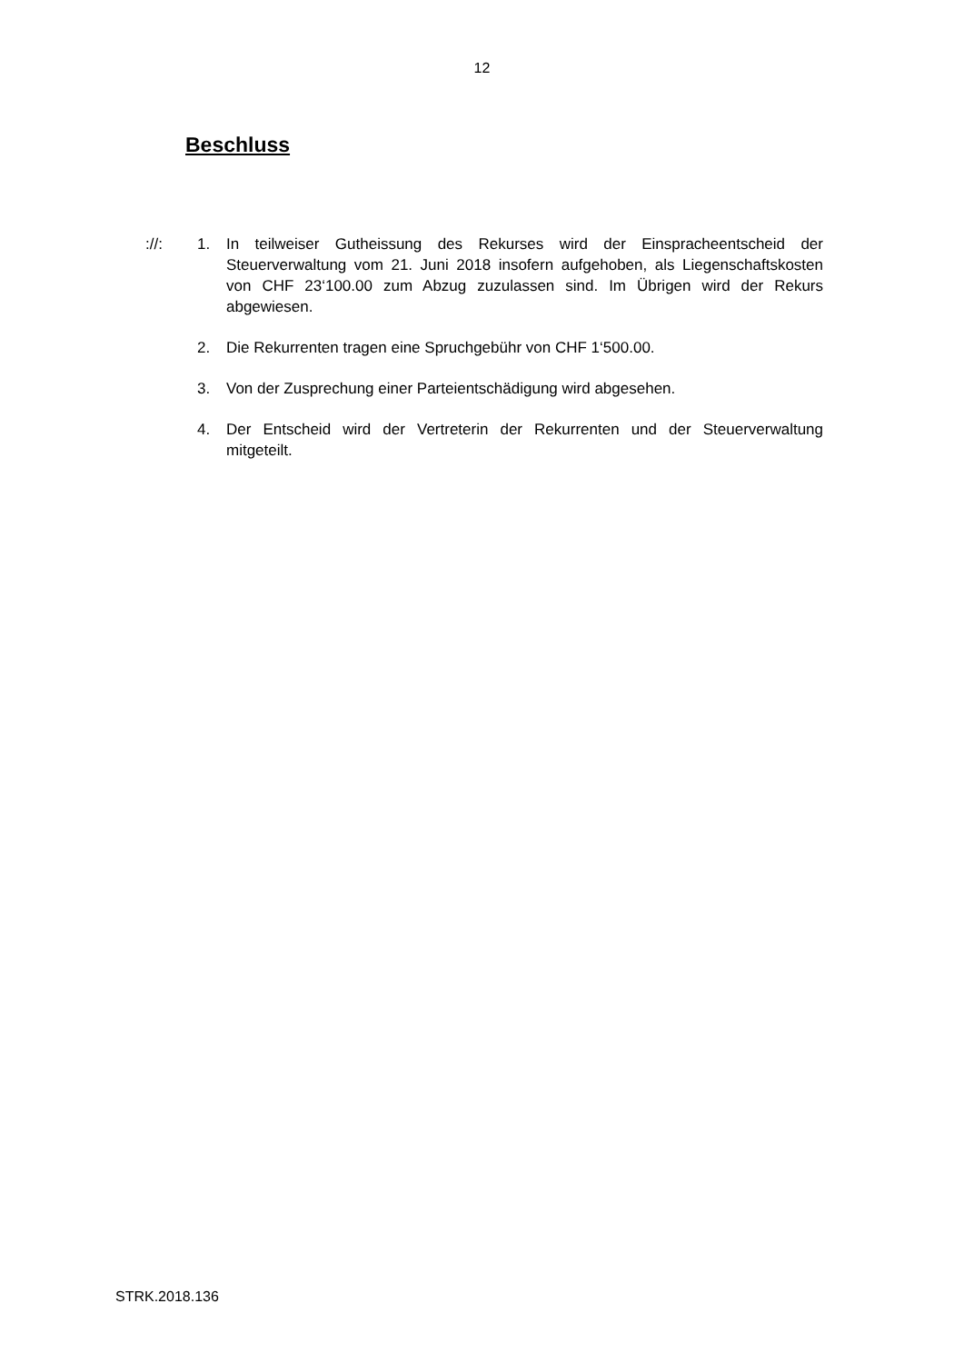12
Beschluss
://: 1. In teilweiser Gutheissung des Rekurses wird der Einspracheentscheid der Steuerverwaltung vom 21. Juni 2018 insofern aufgehoben, als Liegenschaftskosten von CHF 23‘100.00 zum Abzug zuzulassen sind. Im Übrigen wird der Rekurs abgewiesen.
2. Die Rekurrenten tragen eine Spruchgebühr von CHF 1‘500.00.
3. Von der Zusprechung einer Parteientschädigung wird abgesehen.
4. Der Entscheid wird der Vertreterin der Rekurrenten und der Steuerverwaltung mitgeteilt.
STRK.2018.136